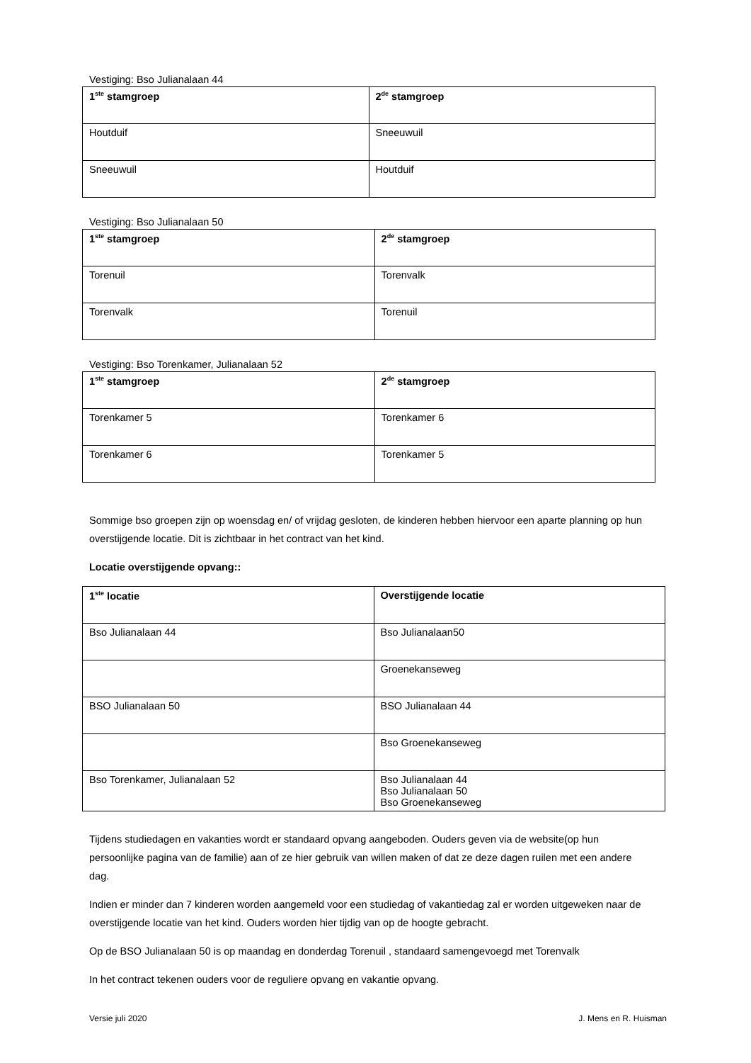Vestiging: Bso Julianalaan 44
| 1<sup>ste</sup> stamgroep | 2<sup>de</sup> stamgroep |
| --- | --- |
| Houtduif | Sneeuwuil |
| Sneeuwuil | Houtduif |
Vestiging: Bso Julianalaan 50
| 1<sup>ste</sup> stamgroep | 2<sup>de</sup> stamgroep |
| --- | --- |
| Torenuil | Torenvalk |
| Torenvalk | Torenuil |
Vestiging: Bso Torenkamer, Julianalaan 52
| 1<sup>ste</sup> stamgroep | 2<sup>de</sup> stamgroep |
| --- | --- |
| Torenkamer 5 | Torenkamer 6 |
| Torenkamer 6 | Torenkamer 5 |
Sommige bso groepen zijn op woensdag en/ of vrijdag gesloten, de kinderen hebben hiervoor een aparte planning op hun overstijgende locatie. Dit is zichtbaar in het contract van het kind.
Locatie overstijgende opvang::
| 1<sup>ste</sup> locatie | Overstijgende locatie |
| --- | --- |
| Bso Julianalaan 44 | Bso Julianalaan50 |
| | Groenekanseweg |
| BSO Julianalaan 50 | BSO Julianalaan 44 |
| | Bso Groenekanseweg |
| Bso Torenkamer, Julianalaan 52 | Bso Julianalaan 44 Bso Julianalaan 50 Bso Groenekanseweg |
Tijdens studiedagen en vakanties wordt er standaard opvang aangeboden. Ouders geven via de website(op hun persoonlijke pagina van de familie) aan of ze hier gebruik van willen maken of dat ze deze dagen ruilen met een andere dag.
Indien er minder dan 7 kinderen worden aangemeld voor een studiedag of vakantiedag zal er worden uitgeweken naar de overstijgende locatie van het kind. Ouders worden hier tijdig van op de hoogte gebracht.
Op de BSO Julianalaan 50 is op maandag en donderdag Torenuil , standaard samengevoegd met Torenvalk
In het contract tekenen ouders voor de reguliere opvang en vakantie opvang.
Versie juli 2020 J. Mens en R. Huisman